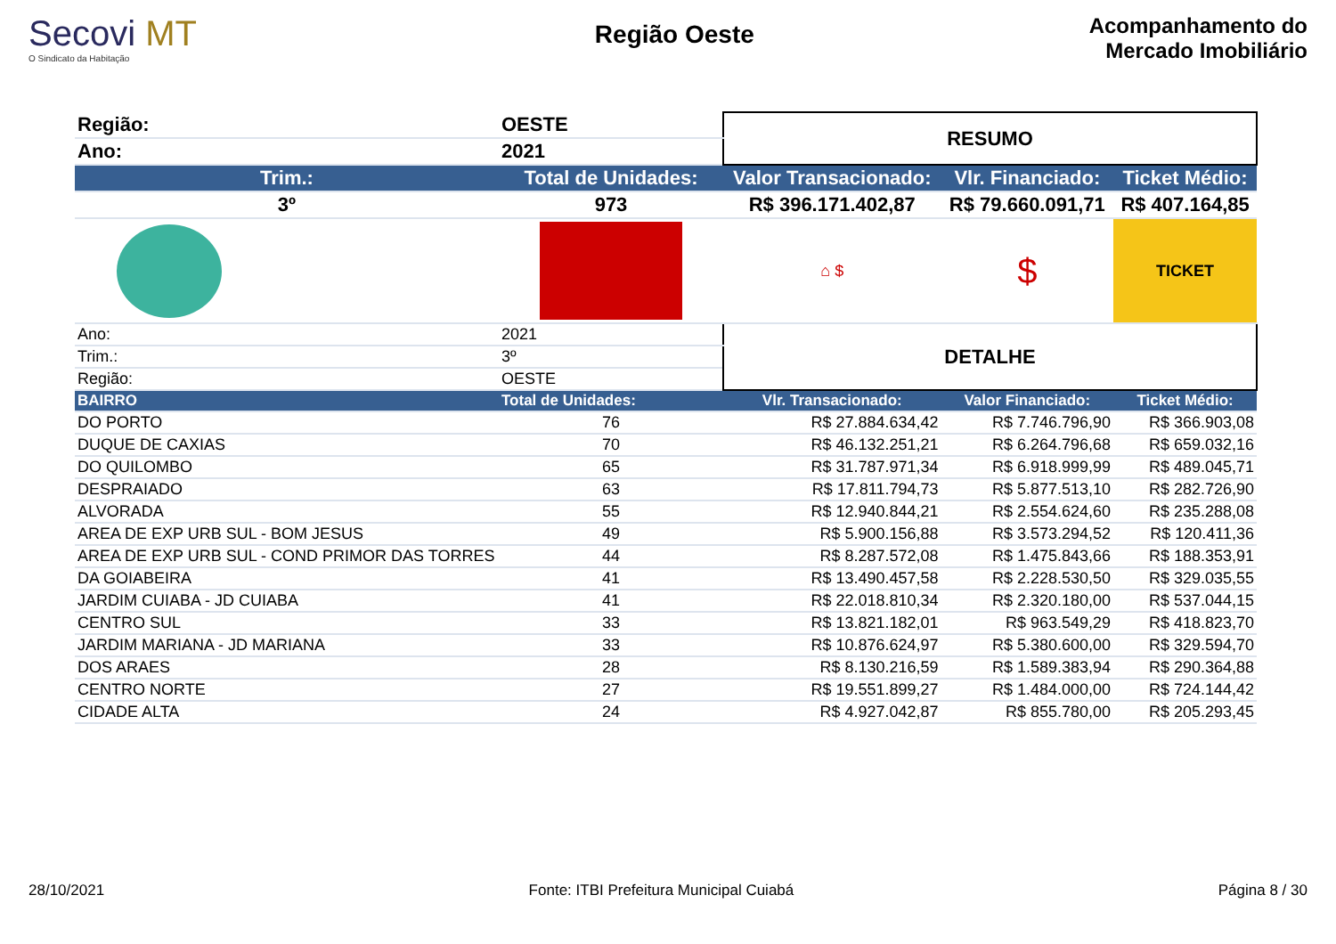Secovi MT
O Sindicato da Habitação
Região Oeste
Acompanhamento do
Mercado Imobiliário
| Região: | OESTE | RESUMO | | |
| Ano: | 2021 | | | |
| Trim.: | Total de Unidades: | Valor Transacionado: | Vlr. Financiado: | Ticket Médio: |
| 3º | 973 | R$ 396.171.402,87 | R$ 79.660.091,71 | R$ 407.164,85 |
| | | ⌂ $ | $ | TICKET |
| Ano: | 2021 | DETALHE | | |
| Trim.: | 3º | | | |
| Região: | OESTE | | | |
| BAIRRO | Total de Unidades: | Vlr. Transacionado: | Valor Financiado: | Ticket Médio: |
| DO PORTO | 76 | R$ 27.884.634,42 | R$ 7.746.796,90 | R$ 366.903,08 |
| DUQUE DE CAXIAS | 70 | R$ 46.132.251,21 | R$ 6.264.796,68 | R$ 659.032,16 |
| DO QUILOMBO | 65 | R$ 31.787.971,34 | R$ 6.918.999,99 | R$ 489.045,71 |
| DESPRAIADO | 63 | R$ 17.811.794,73 | R$ 5.877.513,10 | R$ 282.726,90 |
| ALVORADA | 55 | R$ 12.940.844,21 | R$ 2.554.624,60 | R$ 235.288,08 |
| AREA DE EXP URB SUL - BOM JESUS | 49 | R$ 5.900.156,88 | R$ 3.573.294,52 | R$ 120.411,36 |
| AREA DE EXP URB SUL - COND PRIMOR DAS TORRES | 44 | R$ 8.287.572,08 | R$ 1.475.843,66 | R$ 188.353,91 |
| DA GOIABEIRA | 41 | R$ 13.490.457,58 | R$ 2.228.530,50 | R$ 329.035,55 |
| JARDIM CUIABA - JD CUIABA | 41 | R$ 22.018.810,34 | R$ 2.320.180,00 | R$ 537.044,15 |
| CENTRO SUL | 33 | R$ 13.821.182,01 | R$ 963.549,29 | R$ 418.823,70 |
| JARDIM MARIANA - JD MARIANA | 33 | R$ 10.876.624,97 | R$ 5.380.600,00 | R$ 329.594,70 |
| DOS ARAES | 28 | R$ 8.130.216,59 | R$ 1.589.383,94 | R$ 290.364,88 |
| CENTRO NORTE | 27 | R$ 19.551.899,27 | R$ 1.484.000,00 | R$ 724.144,42 |
| CIDADE ALTA | 24 | R$ 4.927.042,87 | R$ 855.780,00 | R$ 205.293,45 |
28/10/2021 Fonte: ITBI Prefeitura Municipal Cuiabá Página 8 / 30